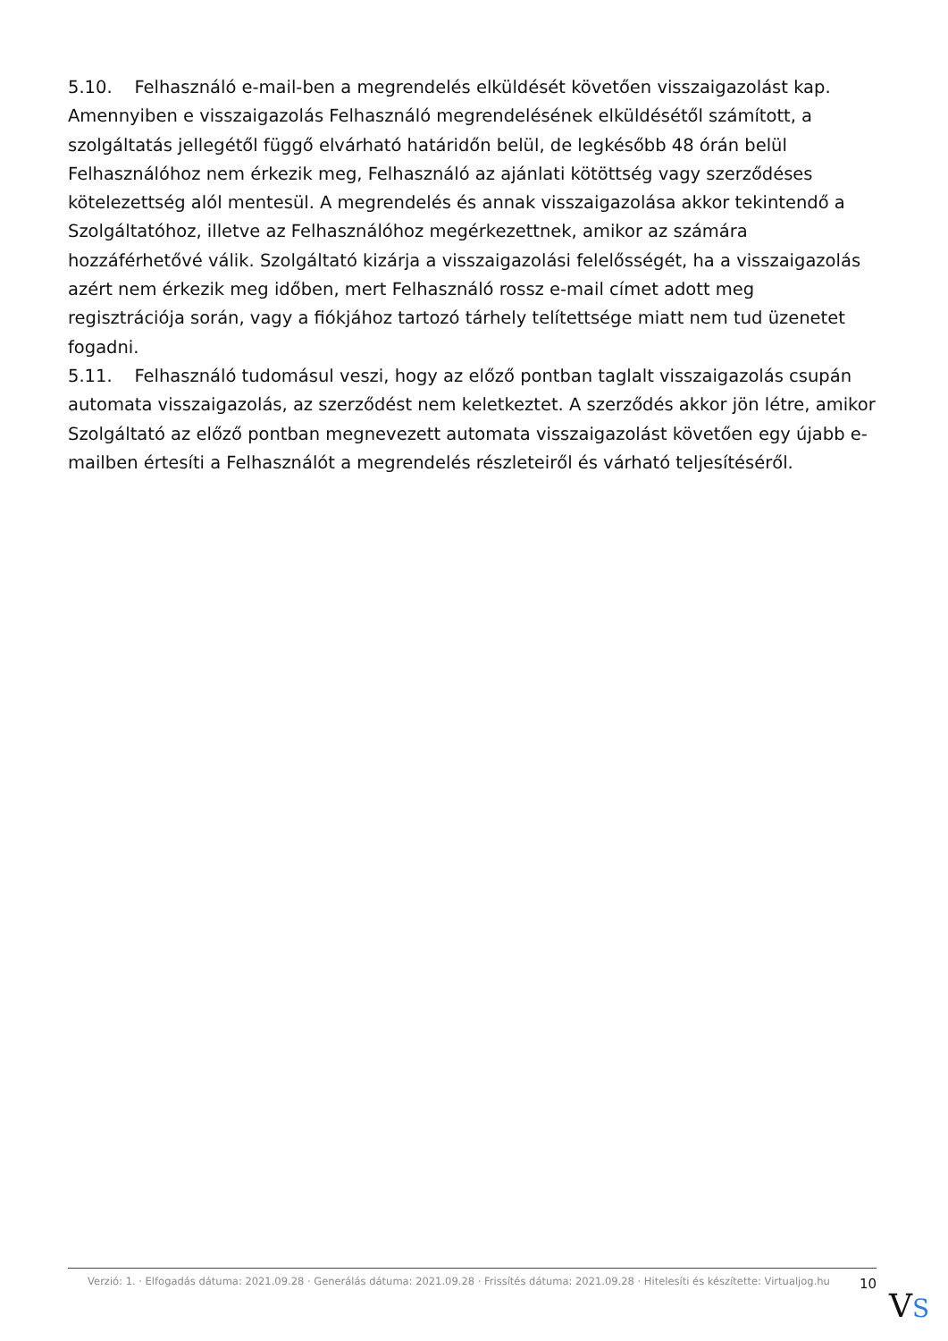5.10. Felhasználó e-mail-ben a megrendelés elküldését követően visszaigazolást kap. Amennyiben e visszaigazolás Felhasználó megrendelésének elküldésétől számított, a szolgáltatás jellegétől függő elvárható határidőn belül, de legkésőbb 48 órán belül Felhasználóhoz nem érkezik meg, Felhasználó az ajánlati kötöttség vagy szerződéses kötelezettség alól mentesül. A megrendelés és annak visszaigazolása akkor tekintendő a Szolgáltatóhoz, illetve az Felhasználóhoz megérkezettnek, amikor az számára hozzáférhetővé válik. Szolgáltató kizárja a visszaigazolási felelősségét, ha a visszaigazolás azért nem érkezik meg időben, mert Felhasználó rossz e-mail címet adott meg regisztrációja során, vagy a fiókjához tartozó tárhely telítettsége miatt nem tud üzenetet fogadni.
5.11. Felhasználó tudomásul veszi, hogy az előző pontban taglalt visszaigazolás csupán automata visszaigazolás, az szerződést nem keletkeztet. A szerződés akkor jön létre, amikor Szolgáltató az előző pontban megnevezett automata visszaigazolást követően egy újabb e-mailben értesíti a Felhasználót a megrendelés részleteiről és várható teljesítéséről.
Verzió: 1. · Elfogadás dátuma: 2021.09.28 · Generálás dátuma: 2021.09.28 · Frissítés dátuma: 2021.09.28 · Hitelesíti és készítette: Virtualjog.hu
10
VS